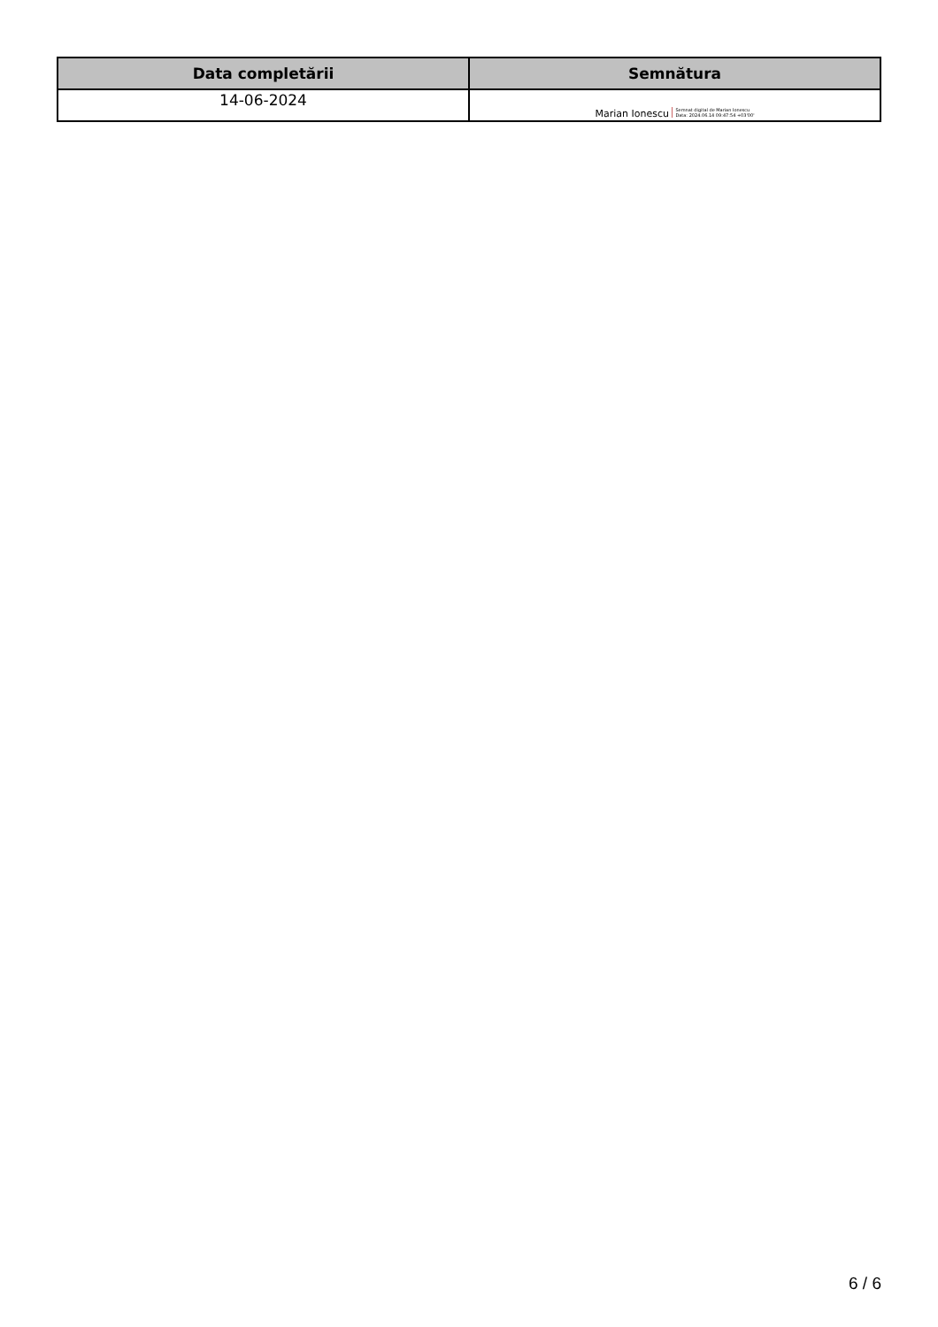| Data completării | Semnătura |
| --- | --- |
| 14-06-2024 | Marian Ionescu Semnat digital de Marian Ionescu Data: 2024.06.14 09:47:54 +03'00' |
6 / 6